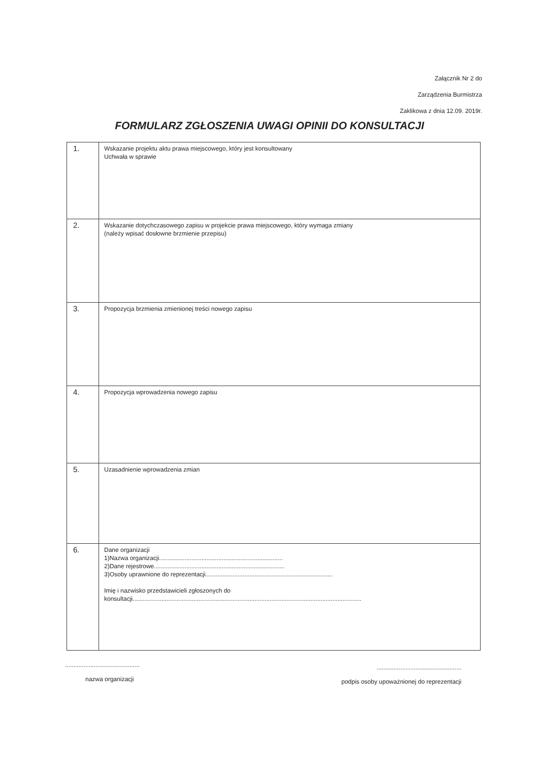Załącznik Nr 2 do
Zarządzenia Burmistrza
Zaklikowa z dnia 12.09. 2019r.
FORMULARZ ZGŁOSZENIA UWAGI OPINII DO KONSULTACJI
| 1. | Wskazanie projektu aktu prawa miejscowego, który jest konsultowany Uchwała w sprawie |
| 2. | Wskazanie dotychczasowego zapisu w projekcie prawa miejscowego, który wymaga zmiany (należy wpisać dosłowne brzmienie przepisu) |
| 3. | Propozycja brzmienia zmienionej treści nowego zapisu |
| 4. | Propozycja wprowadzenia nowego zapisu |
| 5. | Uzasadnienie wprowadzenia zmian |
| 6. | Dane organizacji 1)Nazwa organizacji......................................................................... 2)Dane rejestrowe............................................................................. 3)Osoby uprawnione do reprezentacji........................................................................... Imię i nazwisko przedstawicieli zgłoszonych do konsultacji....................................................................................................................................... |
............................................
nazwa organizacji
..................................................
podpis osoby upoważnionej do reprezentacji